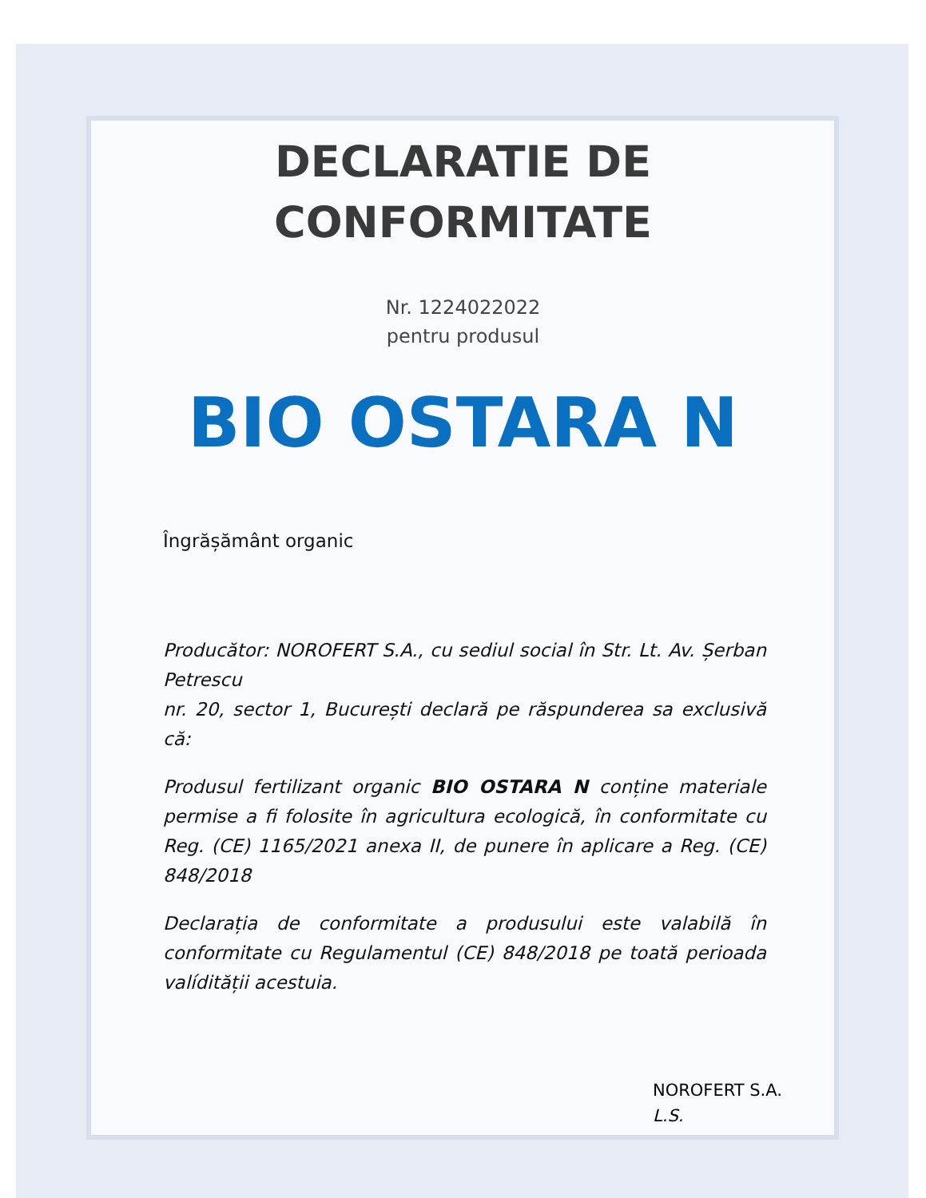DECLARATIE DE
CONFORMITATE
Nr. 1224022022
pentru produsul
BIO OSTARA N
Îngrășământ organic
Producător: NOROFERT S.A., cu sediul social în Str. Lt. Av. Șerban Petrescu
nr. 20, sector 1, București declară pe răspunderea sa exclusivă că:
Produsul fertilizant organic BIO OSTARA N conține materiale permise a fi folosite în agricultura ecologică, în conformitate cu Reg. (CE) 1165/2021 anexa II, de punere în aplicare a Reg. (CE) 848/2018
Declarația de conformitate a produsului este valabilă în conformitate cu Regulamentul (CE) 848/2018 pe toată perioada valídității acestuia.
NOROFERT S.A.
L.S.